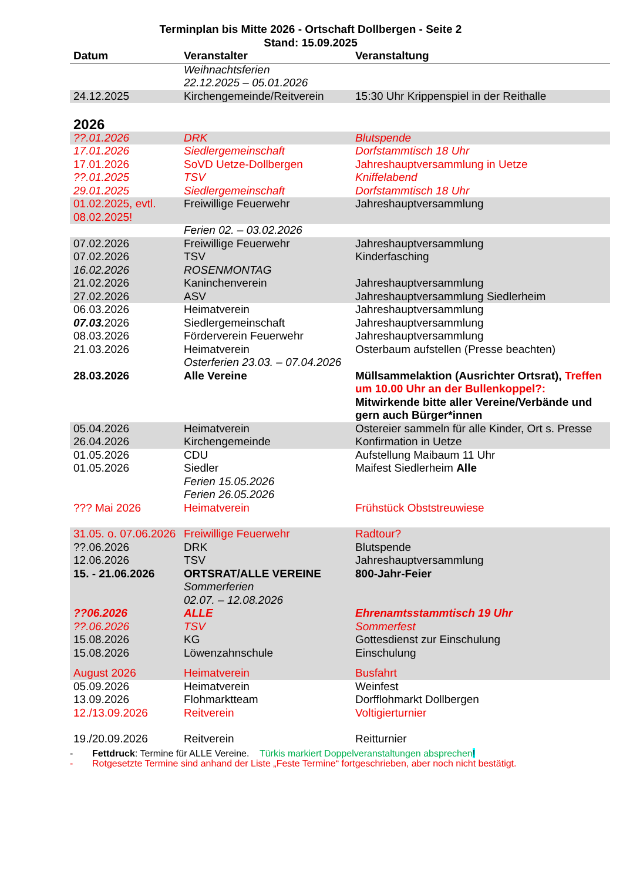Terminplan bis Mitte 2026 - Ortschaft Dollbergen - Seite 2
Stand: 15.09.2025
| Datum | Veranstalter | Veranstaltung |
| --- | --- | --- |
| | Weihnachtsferien 22.12.2025 – 05.01.2026 | |
| 24.12.2025 | Kirchengemeinde/Reitverein | 15:30 Uhr Krippenspiel in der Reithalle |
| 2026 | | |
| ??.01.2026 | DRK | Blutspende |
| 17.01.2026 | Siedlergemeinschaft | Dorfstammtisch 18 Uhr |
| 17.01.2026 | SoVD Uetze-Dollbergen | Jahreshauptversammlung in Uetze |
| ??.01.2025 | TSV | Kniffelabend |
| 29.01.2025 | Siedlergemeinschaft | Dorfstammtisch 18 Uhr |
| 01.02.2025, evtl. 08.02.2025! | Freiwillige Feuerwehr | Jahreshauptversammlung |
| | Ferien 02. – 03.02.2026 | |
| 07.02.2026 | Freiwillige Feuerwehr | Jahreshauptversammlung |
| 07.02.2026 | TSV | Kinderfasching |
| 16.02.2026 | ROSENMONTAG | |
| 21.02.2026 | Kaninchenverein | Jahreshauptversammlung |
| 27.02.2026 | ASV | Jahreshauptversammlung Siedlerheim |
| 06.03.2026 | Heimatverein | Jahreshauptversammlung |
| 07.03. 2026 | Siedlergemeinschaft | Jahreshauptversammlung |
| 08.03.2026 | Förderverein Feuerwehr | Jahreshauptversammlung |
| 21.03.2026 | Heimatverein | Osterbaum aufstellen (Presse beachten) |
| | Osterferien 23.03. – 07.04.2026 | |
| 28.03.2026 | Alle Vereine | Müllsammelaktion (Ausrichter Ortsrat), Treffen um 10.00 Uhr an der Bullenkoppel?: Mitwirkende bitte aller Vereine/Verbände und gern auch Bürger*innen |
| 05.04.2026 | Heimatverein | Ostereier sammeln für alle Kinder, Ort s. Presse |
| 26.04.2026 | Kirchengemeinde | Konfirmation in Uetze |
| 01.05.2026 | CDU | Aufstellung Maibaum 11 Uhr |
| 01.05.2026 | Siedler | Maifest Siedlerheim Alle |
| | Ferien 15.05.2026 Ferien 26.05.2026 | |
| ??? Mai 2026 | Heimatverein | Frühstück Obststreuwiese |
| 31.05. o. 07.06.2026 | Freiwillige Feuerwehr | Radtour? |
| ??.06.2026 | DRK | Blutspende |
| 12.06.2026 | TSV | Jahreshauptversammlung |
| 15. - 21.06.2026 | ORTSRAT/ALLE VEREINE | 800-Jahr-Feier |
| | Sommerferien 02.07. – 12.08.2026 | |
| ??06.2026 | ALLE | Ehrenamtsstammtisch 19 Uhr |
| ??.06.2026 | TSV | Sommerfest |
| 15.08.2026 | KG | Gottesdienst zur Einschulung |
| 15.08.2026 | Löwenzahnschule | Einschulung |
| August 2026 | Heimatverein | Busfahrt |
| 05.09.2026 | Heimatverein | Weinfest |
| 13.09.2026 | Flohmarktteam | Dorfflohmarkt Dollbergen |
| 12./13.09.2026 | Reitverein | Voltigierturnier |
| 19./20.09.2026 | Reitverein | Reitturnier |
- Fettdruck: Termine für ALLE Vereine. Türkis markiert Doppelveranstaltungen absprechen!
- Rotgesetzte Termine sind anhand der Liste „Feste Termine“ fortgeschrieben, aber noch nicht bestätigt.